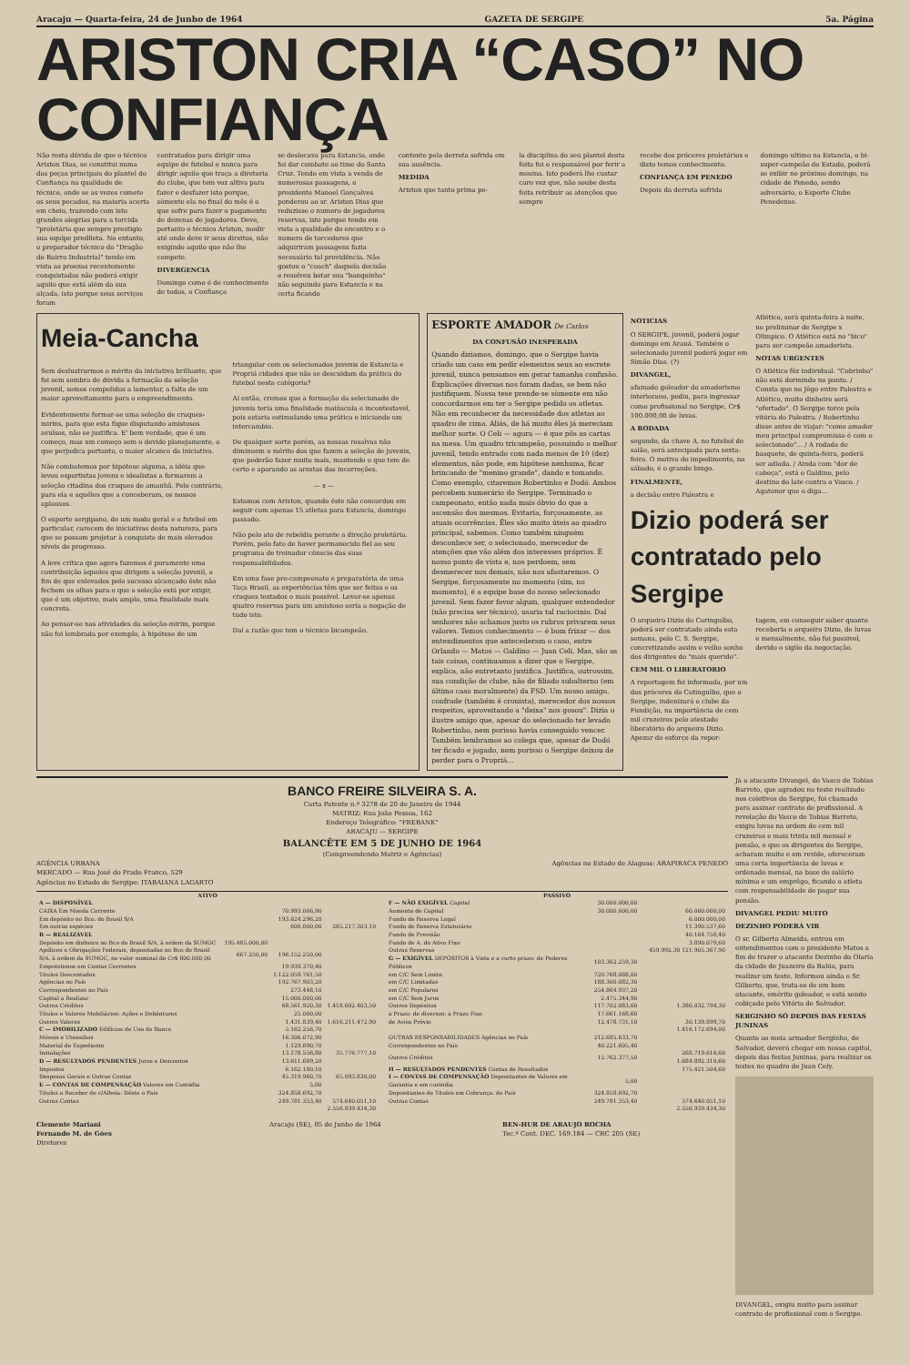Aracaju — Quarta-feira, 24 de Junho de 1964 GAZETA DE SERGIPE 5a. Página
ARISTON CRIA “CASO” NO CONFIANÇA
Não resta dúvida de que o técnico Ariston Dias, se constitui numa das peças principais do plantel do Confiança na qualidade de técnico, onde se as vezes comete os seus pecados, na maioria acerta em cheio, trazendo com isto grandes alegrias para a torcida "proletária que sempre prestigio sua equipe predileta. No entanto, o preparador técnico do "Dragão do Bairro Industrial" tendo em vista as proezas recentemente conquistadas não poderá exigir aquilo que está além da sua alçada, isto porque seus serviços foram
contratados para dirigir uma equipe de futebol e nunca para dirigir aquilo que traça a diretoria do clube, que tem voz altiva para fazer e desfazer isto porque, sòmente ela no final do mês é o que sofre para fazer o pagamento de dezenas de jogadores. Deve, portanto o técnico Ariston, medir até onde deve ir seus direitos, não exigindo aquilo que não lhe compete.
DIVERGENCIA
Domingo como é de conhecimento de todos, o Confiança
se deslocava para Estancia, onde foi dar combate ao time do Santa Cruz. Tendo em vista a venda de numerosas passagens, o presidente Manoel Gonçalves ponderou ao sr. Ariston Dias que reduzisse o numero de jogadores reservas, isto porque tendo em vista a qualidade do encontro e o numero de torcedores que adquiriram passagens fazia necessário tal providência. Não gostou o "coach" daquela decisão e resolveu botar sua "banquinha" não seguindo para Estancia e na certa ficando
contente pela derrota sofrida em sua ausência.
MEDIDA
Ariston que tanto prima pe-
la disciplina do seu plantel desta feita foi o responsável por ferir a mesma. Isto poderá lhe custar caro vez que, não soube desta feita retribuir as atenções que sempre
recebe dos próceres proletários e disto temos conhecimento.
CONFIANÇA EM PENEDO
Depois da derrota sofrida
domingo ultimo na Estancia, o bi-super-campeão do Estado, poderá se exibir no próximo domingo, na cidade de Penedo, sendo adversário, o Esporte Clube Penedense.
Meia-Cancha
Sem deslustrarmos o mérito da iniciativa brilhante, que foi sem sombra de dúvida a formação da seleção juvenil, somos compelidos a lamentar, a falta de um maior aproveitamento para o empreendimento.
Evidentemente formar-se uma seleção de craques-mirins, para que esta fique disputando amistosos avulsos, não se justifica. E' bem verdade, que é um começo, mas um começo sem o devido planejamento, o que perjudica portanto, o maior alcance da iniciativa.
Não combatemos por hipótese alguma, a idéia que levou esportistas jovens e idealistas a formarem a seleção citadina dos craques de amanhã. Pelo contrário, para ela e aquêles que a conceberam, os nossos aplausos.
O esporte sergipano, de um modo geral e o futebol em particular, carecem de iniciativas desta natureza, para que se possam projetar à conquista de mais elevados níveis de progresso.
A leve crítica que agora fazemos é puramente uma contribuição àqueles que dirigem a seleção juvenil, a fim de que enlevados pelo sucesso alcançado êste não fechem os olhos para o que a seleção está por exigir, que é um objetivo, mais amplo, uma finalidade mais concreta.
Ao pensar-se nas atividades da seleção-mirim, porque não foi lembrada por exemplo, à hipótese de um triangular com os selecionados juvenis de Estancia e Propriá cidades que não se descuidam da prática do futebol nesta catégoria?
Aí então, cremos que a formação da selecionado de juvenis teria uma finalidade maiúscula e incontestavel, pois estaria estimulando uma prática e iniciando um intercambio.
De qualquer sorte porém, as nossas resalvas não diminuem o mérito dos que fazem a seleção de juvenis, que poderão fazer muito mais, mantendo o que tem de certo e aparando as arestas das incorreções.
— x —
Estamos com Ariston, quando êste não concordou em seguir com apenas 15 atletas para Estancia, domingo passado.
Não pelo ato de rebeldia perante a direção proletária. Porém, pelo fato de haver permanecido fiel ao seu programa de treinador cônscio das suas responsabilidades.
Em uma fase pre-campeonato e preparatória de uma Taça Brasil, as experiências têm que ser feitas e os craques testados o mais possivel. Levar-se apenas quatro reservas para um amistoso sería a negação de tudo isto.
Daí a razão que tem o técnico bicampeão.
ESPORTE AMADOR De Carlos
DA CONFUSÃO INESPERADA
Quando diziamos, domingo, que o Sergipe havia criado um caso em pedir elementos seus ao escrete juvenil, nunca pensamos em gerar tamanha confusão. Explicações diversas nos foram dadas, se bem não justifiquem. Nossa tese prende-se sòmente em não concordarmos em ter o Sergipe pedido os atletas. Não em reconhecer da necessidade dos atletas ao quadro de cima. Aliás, de há muito êles já mereciam melhor sorte. O Celi — agora — é que pôs as cartas na mesa. Um quadro tricampeão, possuindo o melhor juvenil, tendo entrado com nada menos de 10 (dez) elementos, não pode, em hipótese nenhuma, ficar brincando de "menino grande", dando e tomando. Como exemplo, citaremos Robertinho e Dodó. Ambos percebem numerário do Sergipe. Terminado o campeonato, então nada mais óbvio do que a ascensão dos mesmos. Evitaria, forçosamente, as atuais ocorrências. Êles são muito úteis ao quadro principal, sabemos. Como também ninguém desconhece ser, o selecionado, merecedor de atenções que vão além dos interesses próprios. É nosso ponto de vista e, nos perdoem, sem desmerecer nos demais, não nos afastaremos. O Sergipe, forçosamente no momento (sim, no momento), é a equipe base do nosso selecionado juvenil. Sem fazer favor algum, qualquer entendedor (não precisa ser técnico), usaria tal raciocinio. Daí senhores não achamos justo os rubros privarem seus valores. Temos conhecimento — é bom frizar — dos entendimentos que antecederam o caso, entre Orlando — Matos — Galdino — Juan Celi. Mas, são as tais coisas, continuamos a dizer que o Sergipe, explica, não entretanto justifica. Justifica, outrossim, sua condição de clube, não de filiado subalterno (em último caso moralmente) da FSD. Um nosso amigo, confrade (também é cronista), merecedor dos nossos respeitos, aproveitando a "deixa" nos gosou". Dizia o ilustre amigo que, apesar do selecionado ter levado Robertinho, nem porisso havia conseguido vencer. Também lembramos ao colega que, apesar de Dodó ter ficado e jogado, nem porisso o Sergipe deixou de perder para o Propriá...
NOTICIAS
O SERGIPE, juvenil, poderá jogar domingo em Arauá. Também o selecionado juvenil poderá jogar em Simão Dias. (?)
DIVANGEL,
afamado goleador do amadorismo interiorano, pediu, para ingressar como profissional no Sergipe, Cr$ 100.000,00 de luvas.
A RODADA
segundo, da chave A, no futebol de salão, será antecipada para sexta-feira. O motivo do impedimento, no sábado, é o grande bingo.
FINALMENTE,
a decisão entre Palestra e
Atlético, será quinta-feira à noite, no preliminar de Sergipe x Olimpico. O Atlético está no "bico" para ser campeão amadorista.
NOTAS URGENTES
O Atlético fêz individual. "Cobrinho" não está dormindo no ponto. / Consta que no Jôgo entre Palestra e Atlético, muito dinheiro será "ofertado". O Sergipe torce pela vitória do Palestra. / Robertinho disse antes de viajar: "como amador meu principal compromisso é com o selecionado"... / A rodada de basquete, de quinta-feira, poderá ser adiada. / Ainda com "dor de cabeça", está o Galdino, pelo destino do late contra o Vasco. / Agatenor que o diga...
Dizio poderá ser contratado pelo Sergipe
O arqueiro Dizio do Coringulbo, poderá ser contratado ainda esta semana, pelo C. S. Sergipe, concretizando assim o velho sonho dos dirigentes do "mais querido".
CEM MIL O LIBERATORIO
A reportagem foi informada, por um dos próceres do Cotingulbo, que o Sergipe, indenizará o clube da Fundição, na importância de cem mil cruzeiros pelo atestado liberatório do arqueiro Dizio. Apezar do esforço da repor-
tagem, em conseguir saber quanto receberia o arqueiro Dizio, de luvas e mensalmente, não foi possivel, devido o sigilo da negociação.
BANCO FREIRE SILVEIRA S. A.
Carta Patente n.º 3278 de 20 de Janeiro de 1944
MATRIZ: Rua João Pessoa, 162
Endereço Telegráfico: "FREBANK"
ARACAJU — SERGIPE
BALANCÊTE EM 5 DE JUNHO DE 1964
(Compreendendo Matriz e Agências)
AGÊNCIA URBANA
MERCADO — Rua José do Prado Franco, 529
Agências no Estado de Sergipe: ITABAIANA LAGARTO
Agências no Estado de Alagoas: ARAPIRACA PENEDO
| ATIVO | | | |
| --- | --- | --- | --- |
| A — DISPONÍVEL | | | |
| CAIXA Em Moeda Corrente | | 70.993.006,90 | |
| Em depósito no Bco. do Brasil S/A | | 193.624.296,20 | |
| Em outras espécies | | 600.000,00 | 265.217.303,10 |
| B — REALIZÁVEL | | | |
| Depósito em dinheiro no Bco do Brasil S/A, à ordem da SUMOC | 195.485.000,00 | | |
| Apólices e Obrigações Federais, depositadas no Bco do Brasil S/A. à ordem da SUMOC, no valor nominal de Cr$ 800.000,00 | 667.250,00 | 196.152.250,00 | |
| Empréstimos em Contas Correntes | | 19.939.370,40 | |
| Títulos Descontados | | 1.122.059.761,50 | |
| Agências no País | | 192.767.903,20 | |
| Correspondentes no País | | 273.448,10 | |
| Capital a Realizar | | 15.000.000,00 | |
| Outros Créditos | | 68.561.920,30 | 1.418.602.403,50 |
| Títulos e Valores Mobiliários: Ações e Debêntures | | 25.000,00 | |
| Outros Valores | | 1.431.839,40 | 1.616.211.472,90 |
| C — IMOBILIZADO Edifícios de Uso do Banco | | 5.162.256,70 | |
| Móveis e Utensílios | | 16.306.072,90 | |
| Material de Expediente | | 1.129.890,70 | |
| Instalações | | 13.178.556,80 | 35.776.777,10 |
| D — RESULTADOS PENDENTES Juros e Descontos | | 13.611.689,20 | |
| Impostos | | 6.162.180,10 | |
| Despesas Gerais e Outras Contas | | 45.319.960,70 | 65.093.830,00 |
| E — CONTAS DE COMPENSAÇÃO Valores em Custódia | | 5,00 | |
| Títulos a Receber de c/Alheia: Dêste o País | | 324.858.692,70 | |
| Outras Contas | | 249.781.353,40 | 574.640.051,10 |
| | | | 2.556.939.434,30 |
| PASSIVO | | |
| --- | --- | --- |
| F — NÃO EXIGÍVEL Capital | 30.000.000,00 | |
| Aumento de Capital | 30.000.000,00 | 60.000.000,00 |
| Fundo de Reserva Legal | | 6.000.000,00 |
| Fundo de Reserva Estatutário | | 11.390.537,60 |
| Fundo de Previsão | | 40.164.758,40 |
| Fundo de A. do Ativo Fixo | | 3.890.079,60 |
| Outras Reservas | | 459.992,30 121.905.367,90 |
| G — EXIGÍVEL DEPÓSITOS à Vista e a curto prazo: de Poderes Públicos | 103.362.259,30 | |
| em C/C Sem Limite | 720.768.088,00 | |
| em C/C Limitadas | 188.300.082,30 | |
| em C/C Populares | 254.864.937,20 | |
| em C/C Sem Juros | 2.475.344,90 | |
| Outros Depósitos | 117.702.083,60 | 1.386.032.794,30 |
| a Prazo: de diversos: a Prazo Fixo | 17.661.168,60 | |
| de Aviso Prévio | 12.478.731,10 | 30.139.899,70 |
| | | 1.416.172.694,00 |
| OUTRAS RESPONSABILIDADES Agências no País | 212.685.633,70 | |
| Correspondentes no País | 40.221.605,40 | |
| Outros Créditos | 15.762.377,50 | 268.719.616,60 1.684.892.310,60 |
| H — RESULTADOS PENDENTES Contas de Resultados | | 175.421.504,60 |
| I — CONTAS DE COMPENSAÇÃO Depositantes de Valores em Garantia e em custódia | 5,00 | |
| Depositantes de Títulos em Cobrança: do País | 324.858.692,70 | |
| Outras Contas | 249.781.353,40 | 574.640.051,10 |
| | | 2.556.939.434,30 |
Clemente Mariani
Fernando M. de Góes
Diretores
Aracaju (SE), 05 de Junho de 1964
BEN-HUR DE ARAUJO ROCHA
Tec.º Cont. DEC. 169.184 — CRC 205 (SE)
Já o atacante Divangel, do Vasco de Tobias Barreto, que agradou no teste realizado nos coletivos do Sergipe, foi chamado para assinar contrato de profissional. A revelação do Vasco de Tobias Barreto, exigiu luvas na ordem de cem mil cruzeiros e mais trinta mil mensal e pensão, o que os dirigentes do Sergipe, acharam muito e em revide, ofereceram uma certa importância de luvas e ordenado mensal, na base do salário mínimo e um emprêgo, ficando o atleta com responsabilidade de pagar sua pensão.
DIVANGEL PEDIU MUITO
DEZINHO PODERÁ VIR
O sr. Gilberto Almeida, entrou em entendimentos com o presidente Matos a fim de trazer o atacante Dezinho do Olaria da cidade de Juazeiro da Bahia, para realizar um teste. Informou ainda o Sr. Gilberto, que, trata-se de um bom atacante, emérito goleador, e está sendo cobiçado pelo Vitória de Salvador.
SERGINHO SÓ DEPOIS DAS FESTAS JUNINAS
Quanto ao meia armador Serginho, de Salvador, deverá chegar em nossa capital, depois das festas Juninas, para realizar os testes no quadro de Juan Cely.
DIVANGEL, exigiu muito para assinar contrato de profissional com o Sergipe.